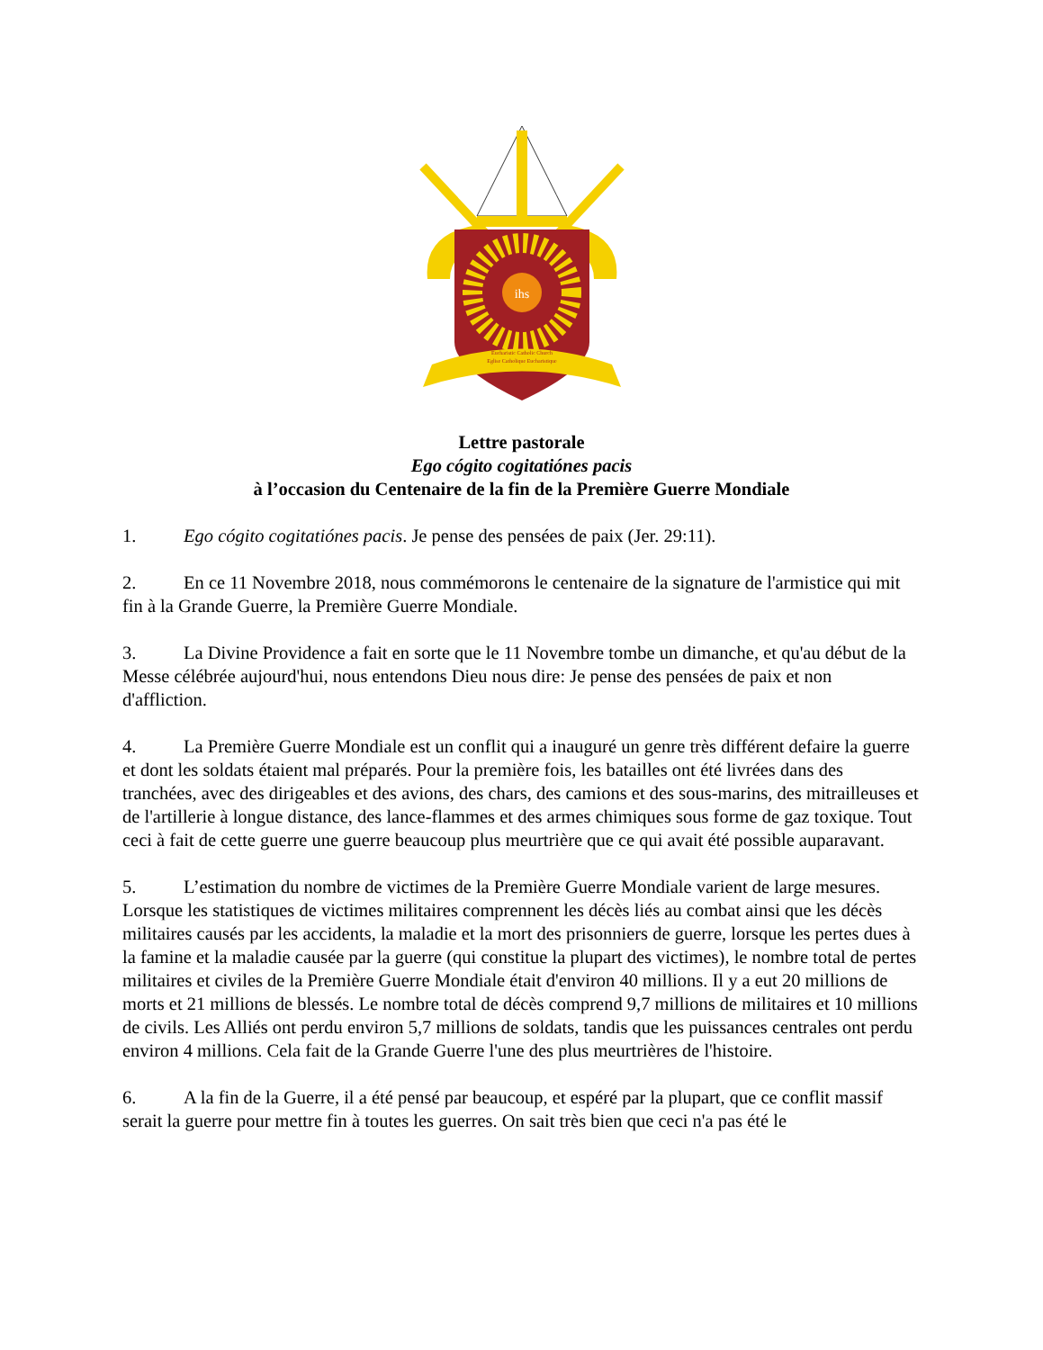ihs
Eucharistic Catholic Church
Eglise Catholique Eucharistique
Lettre pastorale
Ego cógito cogitatiónes pacis
à l’occasion du Centenaire de la fin de la Première Guerre Mondiale
1. Ego cógito cogitatiónes pacis. Je pense des pensées de paix (Jer. 29:11).
2. En ce 11 Novembre 2018, nous commémorons le centenaire de la signature de l'armistice qui mit fin à la Grande Guerre, la Première Guerre Mondiale.
3. La Divine Providence a fait en sorte que le 11 Novembre tombe un dimanche, et qu'au début de la Messe célébrée aujourd'hui, nous entendons Dieu nous dire: Je pense des pensées de paix et non d'affliction.
4. La Première Guerre Mondiale est un conflit qui a inauguré un genre très différent defaire la guerre et dont les soldats étaient mal préparés. Pour la première fois, les batailles ont été livrées dans des tranchées, avec des dirigeables et des avions, des chars, des camions et des sous-marins, des mitrailleuses et de l'artillerie à longue distance, des lance-flammes et des armes chimiques sous forme de gaz toxique. Tout ceci à fait de cette guerre une guerre beaucoup plus meurtrière que ce qui avait été possible auparavant.
5. L’estimation du nombre de victimes de la Première Guerre Mondiale varient de large mesures. Lorsque les statistiques de victimes militaires comprennent les décès liés au combat ainsi que les décès militaires causés par les accidents, la maladie et la mort des prisonniers de guerre, lorsque les pertes dues à la famine et la maladie causée par la guerre (qui constitue la plupart des victimes), le nombre total de pertes militaires et civiles de la Première Guerre Mondiale était d'environ 40 millions. Il y a eut 20 millions de morts et 21 millions de blessés. Le nombre total de décès comprend 9,7 millions de militaires et 10 millions de civils. Les Alliés ont perdu environ 5,7 millions de soldats, tandis que les puissances centrales ont perdu environ 4 millions. Cela fait de la Grande Guerre l'une des plus meurtrières de l'histoire.
6. A la fin de la Guerre, il a été pensé par beaucoup, et espéré par la plupart, que ce conflit massif serait la guerre pour mettre fin à toutes les guerres. On sait très bien que ceci n'a pas été le